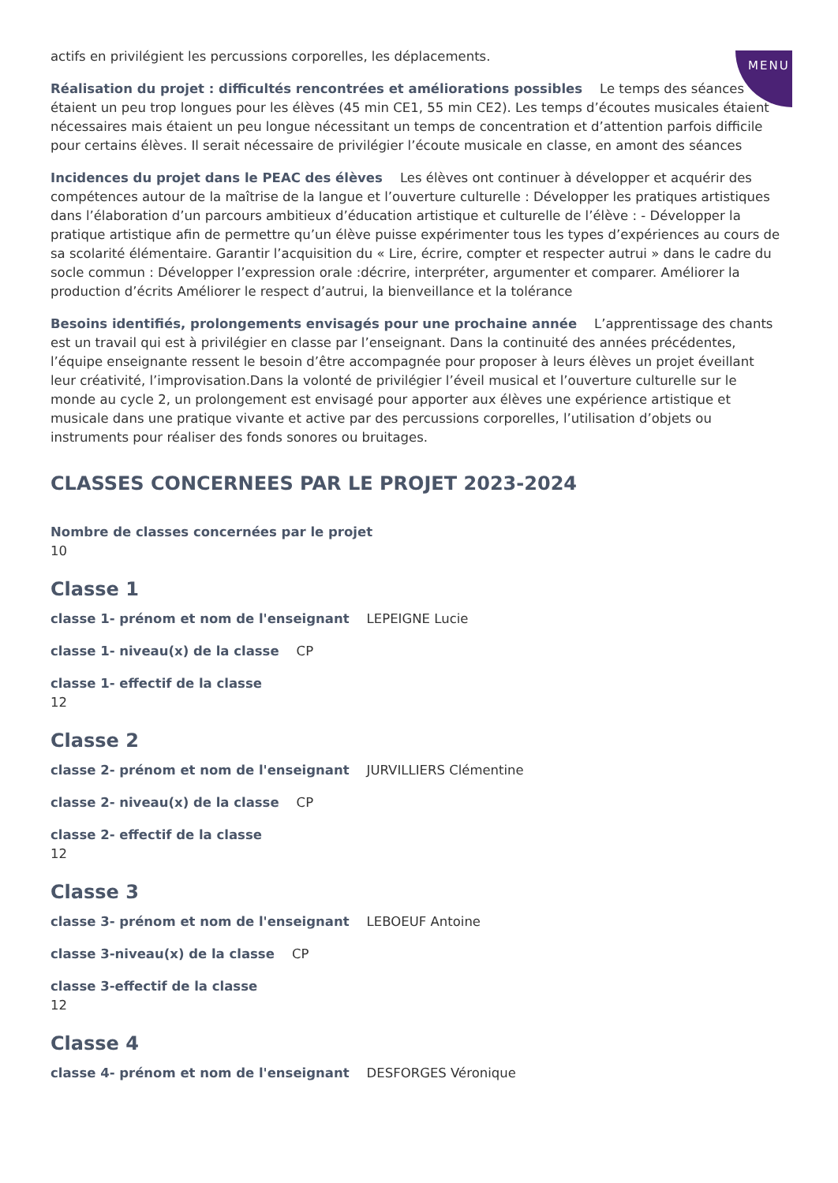MENU
actifs en privilégient les percussions corporelles, les déplacements.
Réalisation du projet : difficultés rencontrées et améliorations possibles Le temps des séances étaient un peu trop longues pour les élèves (45 min CE1, 55 min CE2). Les temps d’écoutes musicales étaient nécessaires mais étaient un peu longue nécessitant un temps de concentration et d’attention parfois difficile pour certains élèves. Il serait nécessaire de privilégier l’écoute musicale en classe, en amont des séances
Incidences du projet dans le PEAC des élèves Les élèves ont continuer à développer et acquérir des compétences autour de la maîtrise de la langue et l’ouverture culturelle : Développer les pratiques artistiques dans l’élaboration d’un parcours ambitieux d’éducation artistique et culturelle de l’élève : - Développer la pratique artistique afin de permettre qu’un élève puisse expérimenter tous les types d’expériences au cours de sa scolarité élémentaire. Garantir l’acquisition du « Lire, écrire, compter et respecter autrui » dans le cadre du socle commun : Développer l’expression orale :décrire, interpréter, argumenter et comparer. Améliorer la production d’écrits Améliorer le respect d’autrui, la bienveillance et la tolérance
Besoins identifiés, prolongements envisagés pour une prochaine année L’apprentissage des chants est un travail qui est à privilégier en classe par l’enseignant. Dans la continuité des années précédentes, l’équipe enseignante ressent le besoin d’être accompagnée pour proposer à leurs élèves un projet éveillant leur créativité, l’improvisation.Dans la volonté de privilégier l’éveil musical et l’ouverture culturelle sur le monde au cycle 2, un prolongement est envisagé pour apporter aux élèves une expérience artistique et musicale dans une pratique vivante et active par des percussions corporelles, l’utilisation d’objets ou instruments pour réaliser des fonds sonores ou bruitages.
CLASSES CONCERNEES PAR LE PROJET 2023-2024
Nombre de classes concernées par le projet
10
Classe 1
classe 1- prénom et nom de l'enseignant LEPEIGNE Lucie
classe 1- niveau(x) de la classe CP
classe 1- effectif de la classe
12
Classe 2
classe 2- prénom et nom de l'enseignant JURVILLIERS Clémentine
classe 2- niveau(x) de la classe CP
classe 2- effectif de la classe
12
Classe 3
classe 3- prénom et nom de l'enseignant LEBOEUF Antoine
classe 3-niveau(x) de la classe CP
classe 3-effectif de la classe
12
Classe 4
classe 4- prénom et nom de l'enseignant DESFORGES Véronique